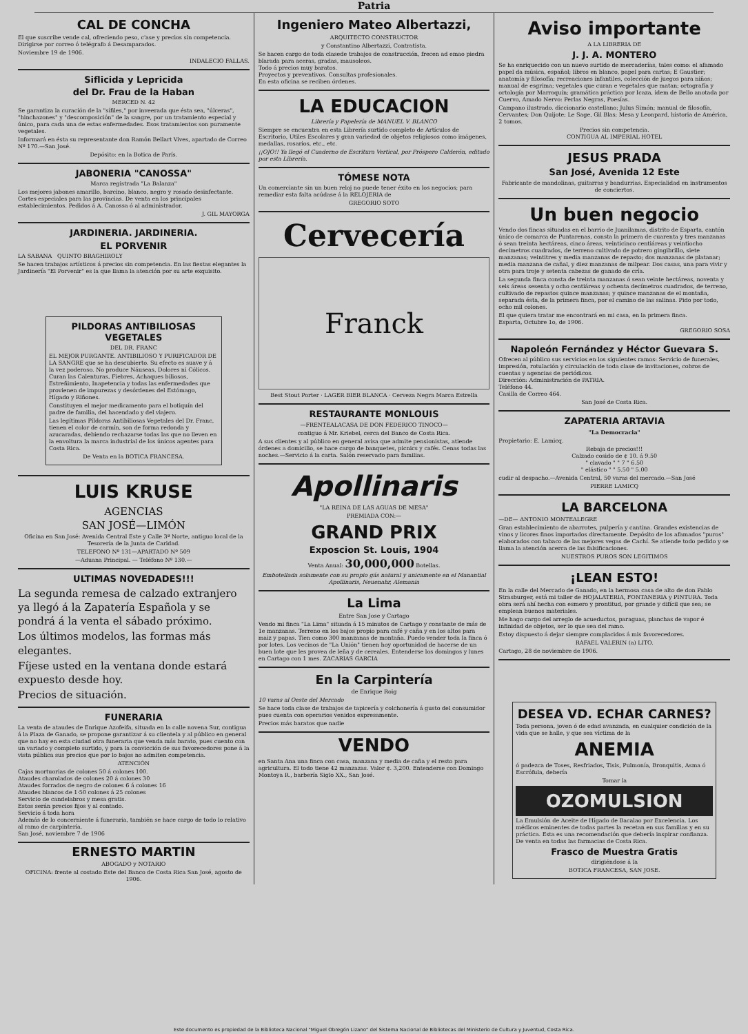Patria
CAL DE CONCHA
El que suscribe vende cal, ofreciendo peso, c'ase y precios sin competencia. Dirigirse por correo ó telégrafo á Desamparados.
Noviembre 19 de 1906.
INDALECIO FALLAS.
Siflicida y Lepricida
del Dr. Frau de la Haban
MERCED N. 42
Se garantiza la curación de la "sífiles," por inveerada que ésta sea, "úlceras", "hinchazones" y "descomposición" de la sangre, por un tratamiento especial y único, para cada una de estas enfermedades. Esos tratamientos son puramente vegetales.
Informará en ésta su representante don Ramón Bellart Vives, apartado de Correo Nº 170.—San José.
Depósito: en la Botica de París.
JABONERIA "CANOSSA"
Marca registrada "La Balanza"
Los mejores jabones amarillo, barcino, blanco, negro y rosado desinfectante. Cortes especiales para las provincias. De venta en los principales establecimientos. Pedidos á A. Canossa ó al administrador.
J. GIL MAYORGA
JARDINERIA. JARDINERIA.
EL PORVENIR
LA SABANA QUINTO BRAGHIROLY
Se hacen trabajos artísticos á precios sin competencia. En las fiestas elegantes la Jardinería "El Porvenir" es la que llama la atención por su arte exquisito.
PILDORAS ANTIBILIOSAS VEGETALES
DEL DR. FRANC
EL MEJOR PURGANTE. ANTIBILIOSO Y PURIFICADOR DE LA SANGRE que se ha descubierto. Su efecto es suave y á la vez poderoso. No produce Náuseas, Dolores ni Cólicos. Curan las Calenturas, Fiebres, Achaques biliosos, Estreñimiento, Inapetencia y todas las enfermedades que provienen de impurezas y desórdenes del Estómago, Hígado y Riñones.
Constituyen el mejor medicamento para el botiquín del padre de familia, del hacendado y del viajero.
Las legítimas Píldoras Antibiliosas Vegetales del Dr. Franc, tienen el color de carmín, son de forma redonda y azucaradas, debiendo rechazarse todas las que no lleven en la envoltura la marca industrial de los únicos agentes para Costa Rica.
De Venta en la BOTICA FRANCESA.
LUIS KRUSE
AGENCIAS
SAN JOSÉ—LIMÓN
Oficina en San José: Avenida Central Este y Calle 3ª Norte, antiguo local de la Tesorería de la Junta de Caridad.
TELEFONO Nº 131—APARTADO Nº 509
—Aduana Principal. — Teléfono Nº 130.—
ULTIMAS NOVEDADES!!!
La segunda remesa de calzado extranjero ya llegó á la Zapatería Española y se pondrá á la venta el sábado próximo.
Los últimos modelos, las formas más elegantes.
Fíjese usted en la ventana donde estará expuesto desde hoy.
Precios de situación.
FUNERARIA
La venta de ataudes de Enrique Azofeifa, situada en la calle novena Sur, contigua á la Plaza de Ganado, se propone garantizar á su clientela y al público en general que no hay en esta ciudad otra funeraria que venda más barato, pues cuento con un variado y completo surtido, y para la convicción de sus favorecedores pone á la vista pública sus precios que por lo bajos no admiten competencia.
ATENCIÓN
Cajas mortuorias de colones 50 á colones 100.
Ataudes charolados de colones 20 á colones 30
Ataudes forrados de negro de colones 6 á colones 16
Ataudes blancos de 1·50 colones á 25 colones
Servicio de candelabros y mesa gratis.
Estos serán precios fijos y al contado.
Servicio á toda hora
Además de lo concerniente á funeraria, también se hace cargo de todo lo relativo al ramo de carpintería.
San José, noviembre 7 de 1906
ERNESTO MARTIN
ABOGADO y NOTARIO
OFICINA: frente al costado Este del Banco de Costa Rica San José, agosto de 1906.
Ingeniero Mateo Albertazzi,
ARQUITECTO CONSTRUCTOR
y Constantino Albertazzi, Contratista.
Se hacen cargo de toda clasede trabajos de construcción, frecen ad emao piedra blarada para aceras, gradas, mausoleos.
Todo á precios muy baratos.
Proyectos y preventivos. Consultas profesionales.
En esta oficina se reciben órdenes.
LA EDUCACION
Librería y Papelería de MANUEL V. BLANCO
Siempre se encuentra en esta Librería surtido completo de Artículos de Escritorio, Utiles Escolares y gran variedad de objetos religiosos como imágenes, medallas, rosarios, etc., etc.
¡¡OJO!! Ya llegó el Cuaderno de Escritura Vertical, por Próspero Calderón, editado por esta Librería.
TÓMESE NOTA
Un comerciante sin un buen reloj no puede tener éxito en los negocios; para remediar esta falta acúdase á la RELOJERIA de
GREGORIO SOTO
Cervecería
Franck
Best Stout Porter · LAGER BIER BLANCA · Cerveza Negra Marca Estrella
RESTAURANTE MONLOUIS
—FRENTEALACASA DE DON FEDERICO TINOCO—
contiguo á Mr. Kriebel, cerca del Banco de Costa Rica.
A sus clientes y al público en general avisa que admite pensionistas, atiende órdenes a domicilio, se hace cargo de banquetes, picnics y cafés. Cenas todas las noches.—Servicio á la carta. Salón reservado para familias.
Apollinaris
"LA REINA DE LAS AGUAS DE MESA"
PREMIADA CON:—
GRAND PRIX
Exposcion St. Louis, 1904
Venta Anual: 30,000,000 Botellas.
Embotellada solamente con su propio gás natural y unicamente en el Manantial Apollinaris, Neuenahr, Alemania
La Lima
Entre San Jose y Cartago
Vendo mi finca "La Lima" situada á 15 minutos de Cartago y constante de más de 1e manzanas. Terreno en los bajos propio para café y caña y en los altos para maiz y papas. Tien como 300 manzanas de montaña. Puedo vender toda la finca ó por lotes. Los vecinos de "La Unión" tienen hoy oportunidad de hacerse de un buen lote que les provea de leña y de cereales. Entenderse los domingos y lunes en Cartago con 1 mes. ZACARIAS GARCIA
En la Carpintería
de Enrique Roig
10 varas al Oeste del Mercado
Se hace toda clase de trabajos de tapicería y colchonería á gusto del consumidor pues cuenta con operarios venidos expresamente.
Precios más baratos que nadie
VENDO
en Santa Ana una finca con casa, manzana y media de caña y el resto para agricultura. El todo tiene 42 manzazas. Valor ¢. 3,200. Entenderse con Domingo Montoya R., barbería Siglo XX., San José.
Aviso importante
A LA LIBRERIA DE
J. J. A. MONTERO
Se ha enriquecido con un nuevo surtido de mercaderías, tales como: el afamado papel da música, español; libros en blanco, papel para cartas; E Gaustier; anatomía y filosofía; recreaciones infantiles, colección de juegos para niños; manual de esgrima; vegetales que curan e vegetales que matan; ortografía y ortología por Marroquín; gramática práctica por Icaza, idem de Bello anotada por Cuervo, Amado Nervo: Perlas Negras, Poesías.
Campano ilustrado. diccionario castellano; Julus Simón; manual de filosofía, Cervantes; Don Quijote; Le Sage, Gil Blas; Mesa y Leonpard, historia de América, 2 tomos.
Precios sin competencia.
CONTIGUA AL IMPERIAL HOTEL
JESUS PRADA
San José, Avenida 12 Este
Fabricante de mandolinas, guitarras y bandurrias. Especialidad en instrumentos de conciertos.
Un buen negocio
Vendo dos fincas situadas en el barrio de Juanilamas, distrito de Esparta, cantón único de comarca de Puntarenas, consta la primera de cuarenta y tres manzanas ó sean treinta hectáreas, cinco áreas, veinticinco centiáreas y veintiocho decímetros cuadrados, de terreno cultivado de potrero gingibrillo, siete manzanas; veintitres y media manzanas de repasto; dos manzanas de platanar; media manzana de cañal, y diez manzanas de milpear. Dos casas, una para vivir y otra para troje y setenta cabezas de ganado de cría.
La segunda finca consta de treinta manzanas ó sean veinte hectáreas, noventa y seis áreas sesenta y ocho centiáreas y ochenta decímetros cuadrados, de terreno, cultivado de repastos quince manzanas; y quince manzanas de el montaña, separada ésta, de la primera finca, por el camino de las salinas. Pido por todo, ocho mil colones.
El que quiera tratar me encontrará en mi casa, en la primera finca.
Esparta, Octubre 1o, de 1906.
GREGORIO SOSA
Napoleón Fernández y Héctor Guevara S.
Ofrecen al público sus servicios en los siguientes ramos: Servicio de funerales, impresión, rotulación y circulación de toda clase de invitaciones, cobros de cuentas y agencias de periódicos.
Dirección: Administración de PATRIA.
Teléfono 44.
Casilla de Correo 464.
San José de Costa Rica.
ZAPATERIA ARTAVIA
"La Democracia"
Propietario: E. Lamicq.
Rebaja de precios!!!
Calzado cosido de ¢ 10. á 9.50
" clavado " " 7 " 6.50
" elástico " " 5.50 " 5.00
cudir al despacho.—Avenida Central, 50 varas del mercado.—San José
PIERRE LAMICQ
LA BARCELONA
—DE— ANTONIO MONTEALEGRE
Gran establecimiento de abarrotes, pulpería y cantina. Grandes existencias de vinos y licores finos importados directamente. Depósito de los afamados "puros" elaborados con tabaco de las mejores vegas de Cachí. Se atiende todo pedido y se llama la atención acerca de las falsificaciones.
NUESTROS PUROS SON LEGITIMOS
¡LEAN ESTO!
En la calle del Mercado de Ganado, en la hermosa casa de alto de don Pablo Strasburger, está mi taller de HOJALATERIA, FONTANERIA y PINTURA. Toda obra será ahí hecha con esmero y prontitud, por grande y difícil que sea; se emplean buenos materiales.
Me hago cargo del arreglo de acueductos, paraguas, planchas de vapor é infinidad de objetos, ser lo que sea del ramo.
Estoy dispuesto á dejar siempre complacidos á mis favorecedores.
RAFAEL VALERIN (a) LITO.
Cartago, 28 de noviembre de 1906.
DESEA VD. ECHAR CARNES?
Toda persona, joven ó de edad avanzada, en cualquier condición de la vida que se halle, y que sea víctima de la
ANEMIA
ó padezca de Toses, Resfriados, Tisis, Pulmonía, Bronquitis, Asma ó Escrófula, debería
Tomar la
OZOMULSION
La Emulsión de Aceite de Hígado de Bacalao por Excelencia. Los médicos eminentes de todas partes la recetan en sus familias y en su práctica. Esta es una recomendación que debería inspirar confianza. De venta en todas las farmacias de Costa Rica.
Frasco de Muestra Gratis
dirigiéndose á la
BOTICA FRANCESA, SAN JOSE.
Este documento es propiedad de la Biblioteca Nacional "Miguel Obregón Lizano" del Sistema Nacional de Bibliotecas del Ministerio de Cultura y Juventud, Costa Rica.